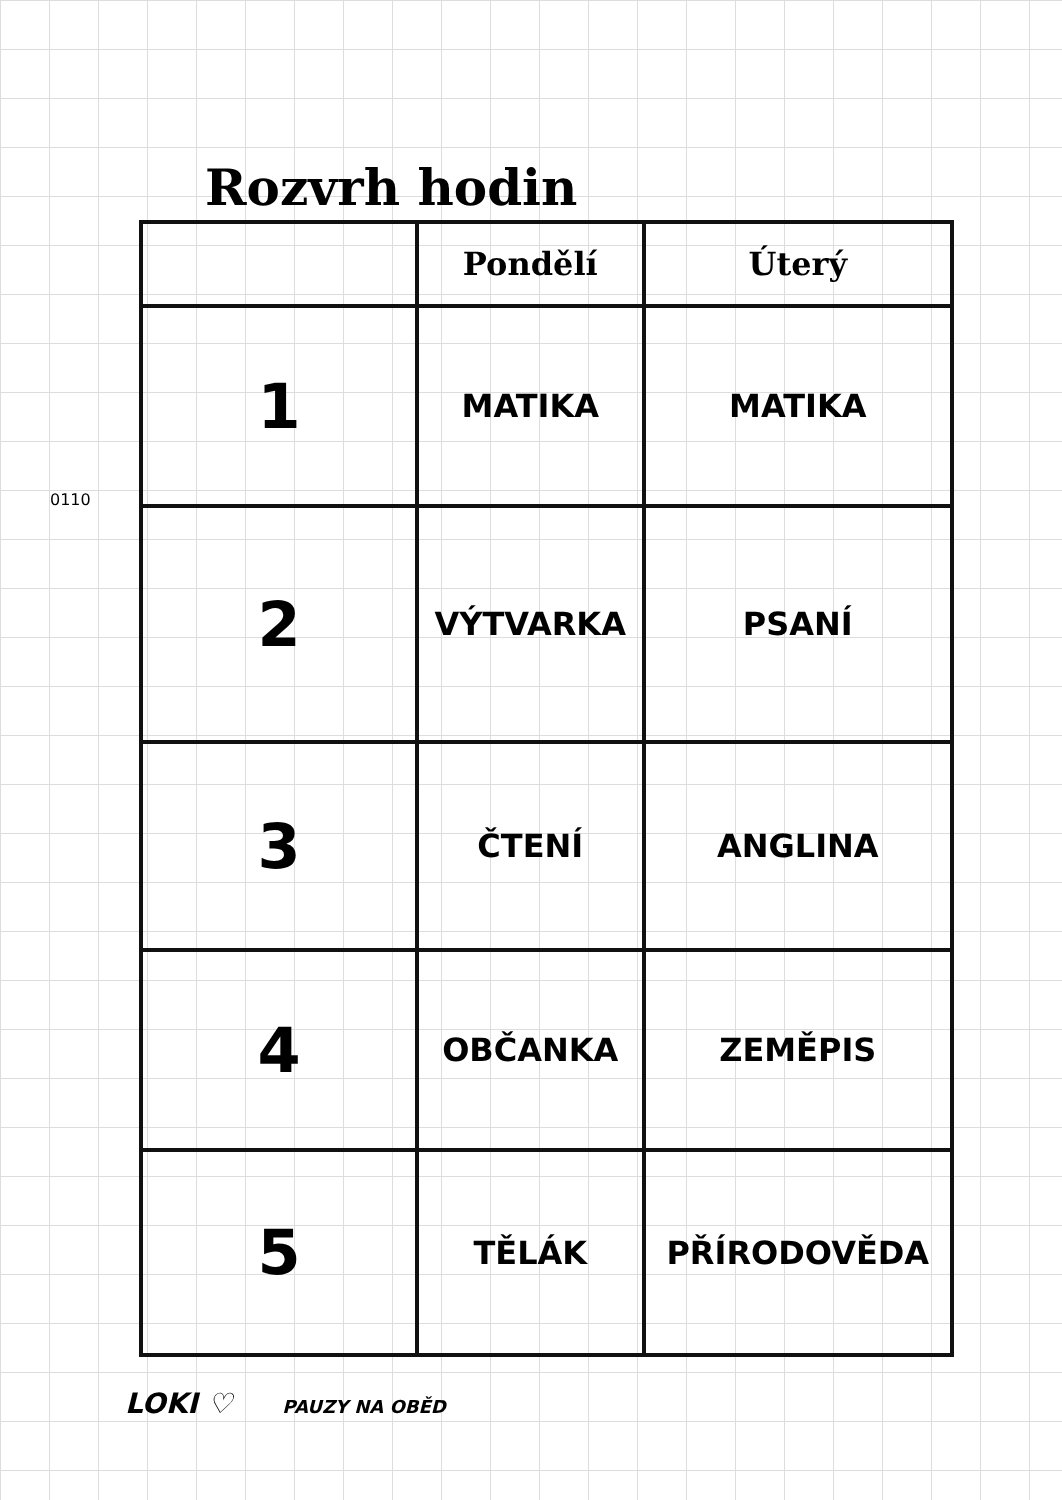Rozvrh hodin
| | Pondělí | Úterý |
| --- | --- | --- |
| 1 | MATIKA | MATIKA |
| 2 | VÝTVARKA | PSANÍ |
| 3 | ČTENÍ | ANGLINA |
| 4 | OBČANKA | ZEMĚPIS |
| 5 | TĚLÁK | PŘÍRODOVĚDA |
LOKI ♡ PAUZY NA OBĚD
0110